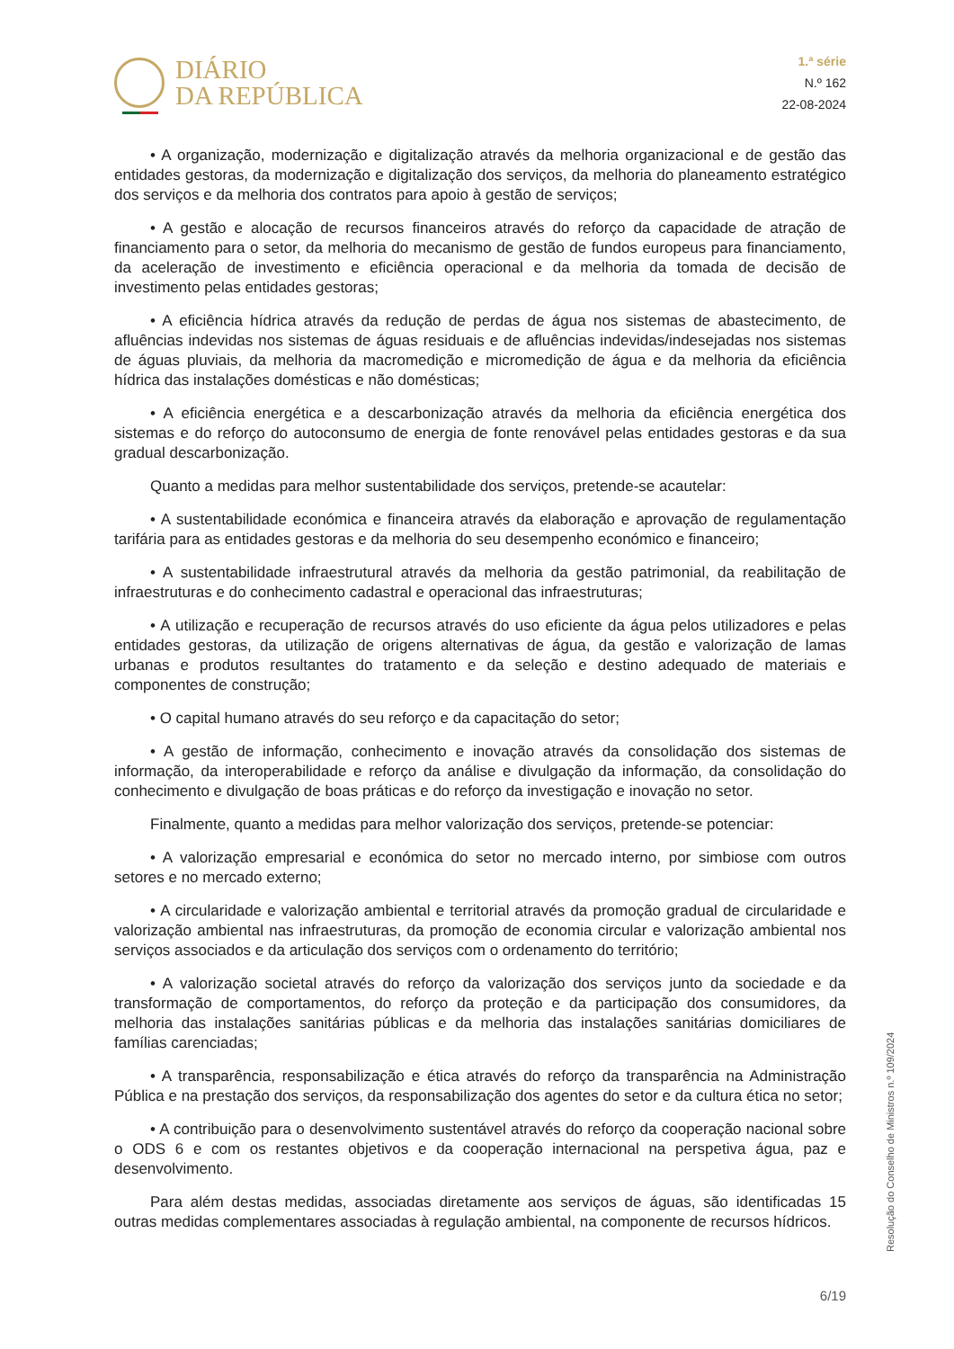DIÁRIO
DA REPÚBLICA
1.ª série
N.º 162
22-08-2024
• A organização, modernização e digitalização através da melhoria organizacional e de gestão das entidades gestoras, da modernização e digitalização dos serviços, da melhoria do planeamento estratégico dos serviços e da melhoria dos contratos para apoio à gestão de serviços;
• A gestão e alocação de recursos financeiros através do reforço da capacidade de atração de financiamento para o setor, da melhoria do mecanismo de gestão de fundos europeus para financiamento, da aceleração de investimento e eficiência operacional e da melhoria da tomada de decisão de investimento pelas entidades gestoras;
• A eficiência hídrica através da redução de perdas de água nos sistemas de abastecimento, de afluências indevidas nos sistemas de águas residuais e de afluências indevidas/indesejadas nos sistemas de águas pluviais, da melhoria da macromedição e micromedição de água e da melhoria da eficiência hídrica das instalações domésticas e não domésticas;
• A eficiência energética e a descarbonização através da melhoria da eficiência energética dos sistemas e do reforço do autoconsumo de energia de fonte renovável pelas entidades gestoras e da sua gradual descarbonização.
Quanto a medidas para melhor sustentabilidade dos serviços, pretende-se acautelar:
• A sustentabilidade económica e financeira através da elaboração e aprovação de regulamentação tarifária para as entidades gestoras e da melhoria do seu desempenho económico e financeiro;
• A sustentabilidade infraestrutural através da melhoria da gestão patrimonial, da reabilitação de infraestruturas e do conhecimento cadastral e operacional das infraestruturas;
• A utilização e recuperação de recursos através do uso eficiente da água pelos utilizadores e pelas entidades gestoras, da utilização de origens alternativas de água, da gestão e valorização de lamas urbanas e produtos resultantes do tratamento e da seleção e destino adequado de materiais e componentes de construção;
• O capital humano através do seu reforço e da capacitação do setor;
• A gestão de informação, conhecimento e inovação através da consolidação dos sistemas de informação, da interoperabilidade e reforço da análise e divulgação da informação, da consolidação do conhecimento e divulgação de boas práticas e do reforço da investigação e inovação no setor.
Finalmente, quanto a medidas para melhor valorização dos serviços, pretende-se potenciar:
• A valorização empresarial e económica do setor no mercado interno, por simbiose com outros setores e no mercado externo;
• A circularidade e valorização ambiental e territorial através da promoção gradual de circularidade e valorização ambiental nas infraestruturas, da promoção de economia circular e valorização ambiental nos serviços associados e da articulação dos serviços com o ordenamento do território;
• A valorização societal através do reforço da valorização dos serviços junto da sociedade e da transformação de comportamentos, do reforço da proteção e da participação dos consumidores, da melhoria das instalações sanitárias públicas e da melhoria das instalações sanitárias domiciliares de famílias carenciadas;
• A transparência, responsabilização e ética através do reforço da transparência na Administração Pública e na prestação dos serviços, da responsabilização dos agentes do setor e da cultura ética no setor;
• A contribuição para o desenvolvimento sustentável através do reforço da cooperação nacional sobre o ODS 6 e com os restantes objetivos e da cooperação internacional na perspetiva água, paz e desenvolvimento.
Para além destas medidas, associadas diretamente aos serviços de águas, são identificadas 15 outras medidas complementares associadas à regulação ambiental, na componente de recursos hídricos.
Resolução do Conselho de Ministros n.º 109/2024
6/19